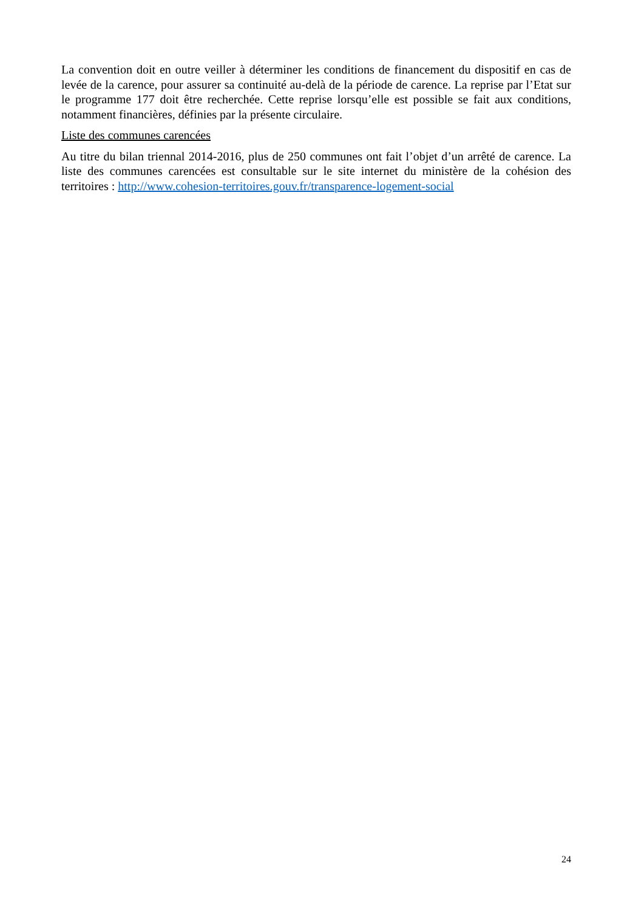La convention doit en outre veiller à déterminer les conditions de financement du dispositif en cas de levée de la carence, pour assurer sa continuité au-delà de la période de carence. La reprise par l’Etat sur le programme 177 doit être recherchée. Cette reprise lorsqu’elle est possible se fait aux conditions, notamment financières, définies par la présente circulaire.
Liste des communes carencées
Au titre du bilan triennal 2014-2016, plus de 250 communes ont fait l’objet d’un arrêté de carence. La liste des communes carencées est consultable sur le site internet du ministère de la cohésion des territoires : http://www.cohesion-territoires.gouv.fr/transparence-logement-social
24